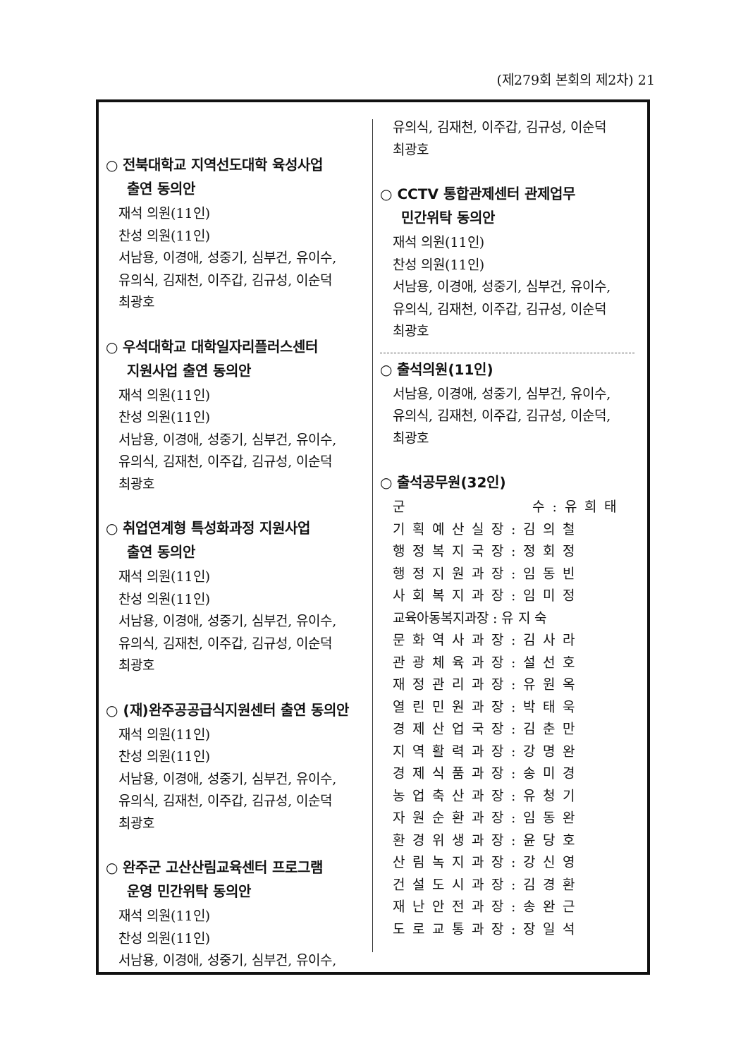(제279회 본회의 제2차) 21
○ 전북대학교 지역선도대학 육성사업
출연 동의안
재석 의원(11인)
찬성 의원(11인)
서남용, 이경애, 성중기, 심부건, 유이수,
유의식, 김재천, 이주갑, 김규성, 이순덕
최광호
○ 우석대학교 대학일자리플러스센터
지원사업 출연 동의안
재석 의원(11인)
찬성 의원(11인)
서남용, 이경애, 성중기, 심부건, 유이수,
유의식, 김재천, 이주갑, 김규성, 이순덕
최광호
○ 취업연계형 특성화과정 지원사업
출연 동의안
재석 의원(11인)
찬성 의원(11인)
서남용, 이경애, 성중기, 심부건, 유이수,
유의식, 김재천, 이주갑, 김규성, 이순덕
최광호
○ (재)완주공공급식지원센터 출연 동의안
재석 의원(11인)
찬성 의원(11인)
서남용, 이경애, 성중기, 심부건, 유이수,
유의식, 김재천, 이주갑, 김규성, 이순덕
최광호
○ 완주군 고산산림교육센터 프로그램
운영 민간위탁 동의안
재석 의원(11인)
찬성 의원(11인)
서남용, 이경애, 성중기, 심부건, 유이수,
유의식, 김재천, 이주갑, 김규성, 이순덕
최광호
○ CCTV 통합관제센터 관제업무
민간위탁 동의안
재석 의원(11인)
찬성 의원(11인)
서남용, 이경애, 성중기, 심부건, 유이수,
유의식, 김재천, 이주갑, 김규성, 이순덕
최광호
○ 출석의원(11인)
서남용, 이경애, 성중기, 심부건, 유이수,
유의식, 김재천, 이주갑, 김규성, 이순덕,
최광호
○ 출석공무원(32인)
군 수:유희태
기획예산실장:김의철
행정복지국장:정회정
행정지원과장:임동빈
사회복지과장:임미정
교육아동복지과장 : 유 지 숙
문화역사과장:김사라
관광체육과장:설선호
재정관리과장:유원옥
열린민원과장:박태욱
경제산업국장:김춘만
지역활력과장:강명완
경제식품과장:송미경
농업축산과장:유청기
자원순환과장:임동완
환경위생과장:윤당호
산림녹지과장:강신영
건설도시과장:김경환
재난안전과장:송완근
도로교통과장:장일석